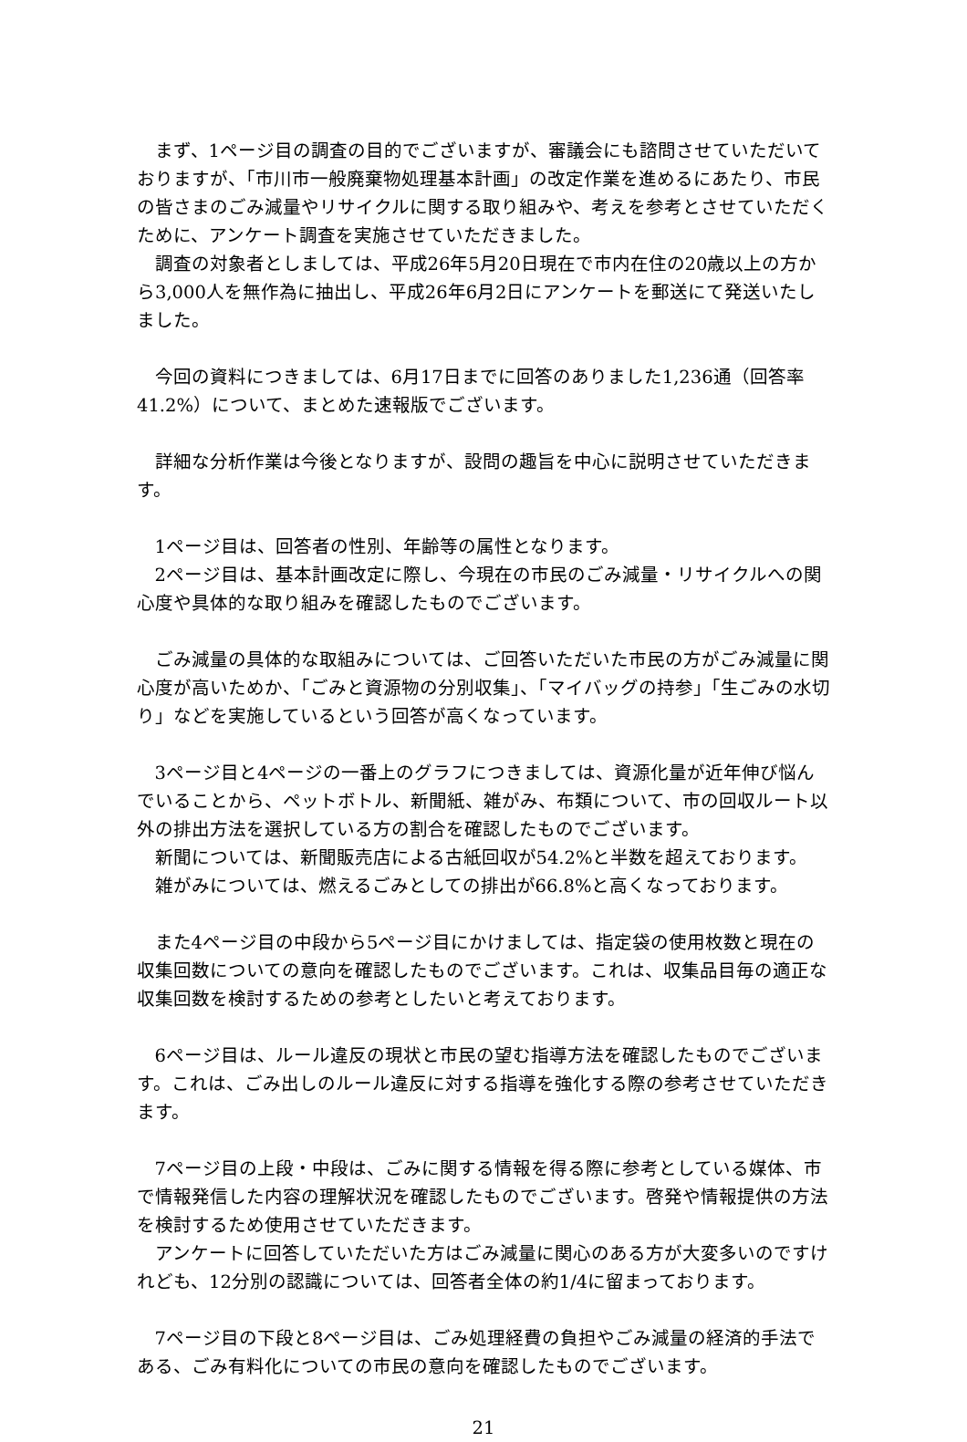まず、1ページ目の調査の目的でございますが、審議会にも諮問させていただいておりますが、「市川市一般廃棄物処理基本計画」の改定作業を進めるにあたり、市民の皆さまのごみ減量やリサイクルに関する取り組みや、考えを参考とさせていただくために、アンケート調査を実施させていただきました。
調査の対象者としましては、平成26年5月20日現在で市内在住の20歳以上の方から3,000人を無作為に抽出し、平成26年6月2日にアンケートを郵送にて発送いたしました。
今回の資料につきましては、6月17日までに回答のありました1,236通（回答率41.2%）について、まとめた速報版でございます。
詳細な分析作業は今後となりますが、設問の趣旨を中心に説明させていただきます。
1ページ目は、回答者の性別、年齢等の属性となります。
2ページ目は、基本計画改定に際し、今現在の市民のごみ減量・リサイクルへの関心度や具体的な取り組みを確認したものでございます。
ごみ減量の具体的な取組みについては、ご回答いただいた市民の方がごみ減量に関心度が高いためか、「ごみと資源物の分別収集」、「マイバッグの持参」「生ごみの水切り」などを実施しているという回答が高くなっています。
3ページ目と4ページの一番上のグラフにつきましては、資源化量が近年伸び悩んでいることから、ペットボトル、新聞紙、雑がみ、布類について、市の回収ルート以外の排出方法を選択している方の割合を確認したものでございます。
新聞については、新聞販売店による古紙回収が54.2%と半数を超えております。
雑がみについては、燃えるごみとしての排出が66.8%と高くなっております。
また4ページ目の中段から5ページ目にかけましては、指定袋の使用枚数と現在の収集回数についての意向を確認したものでございます。これは、収集品目毎の適正な収集回数を検討するための参考としたいと考えております。
6ページ目は、ルール違反の現状と市民の望む指導方法を確認したものでございます。これは、ごみ出しのルール違反に対する指導を強化する際の参考させていただきます。
7ページ目の上段・中段は、ごみに関する情報を得る際に参考としている媒体、市で情報発信した内容の理解状況を確認したものでございます。啓発や情報提供の方法を検討するため使用させていただきます。
アンケートに回答していただいた方はごみ減量に関心のある方が大変多いのですけれども、12分別の認識については、回答者全体の約1/4に留まっております。
7ページ目の下段と8ページ目は、ごみ処理経費の負担やごみ減量の経済的手法である、ごみ有料化についての市民の意向を確認したものでございます。
21